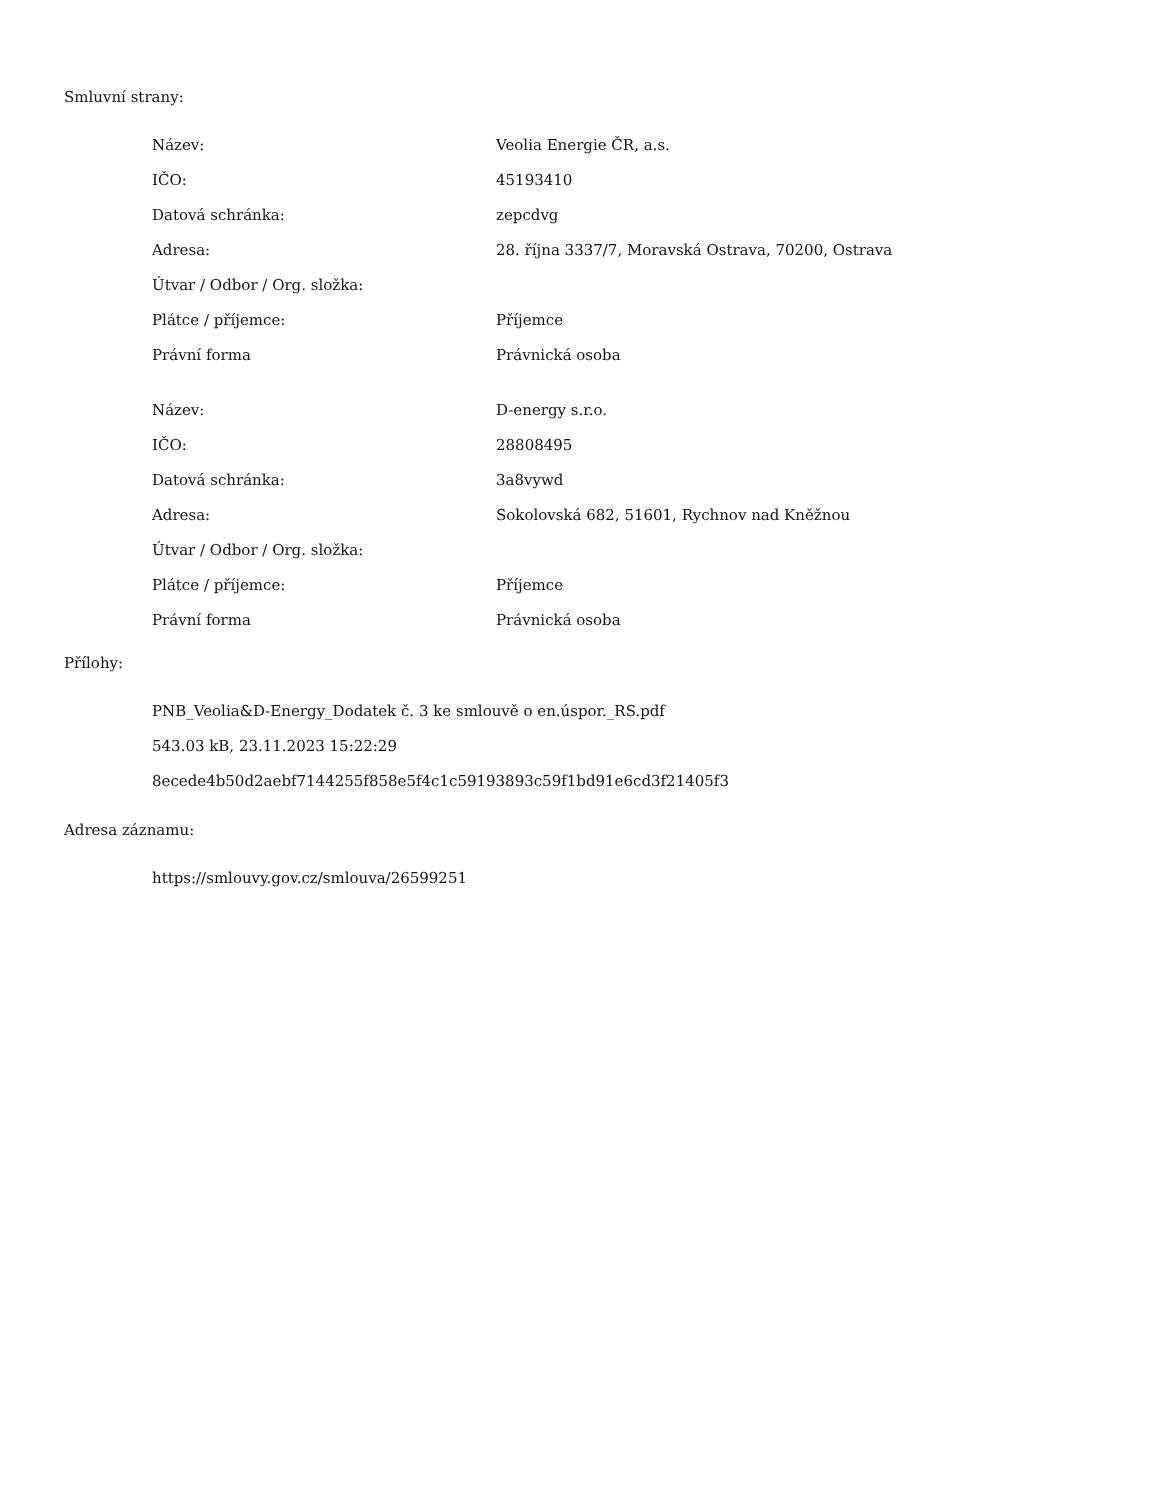Smluvní strany:
| Název: | Veolia Energie ČR, a.s. |
| IČO: | 45193410 |
| Datová schránka: | zepcdvg |
| Adresa: | 28. října 3337/7, Moravská Ostrava, 70200, Ostrava |
| Útvar / Odbor / Org. složka: | |
| Plátce / příjemce: | Příjemce |
| Právní forma | Právnická osoba |
| Název: | D-energy s.r.o. |
| IČO: | 28808495 |
| Datová schránka: | 3a8vywd |
| Adresa: | Sokolovská 682, 51601, Rychnov nad Kněžnou |
| Útvar / Odbor / Org. složka: | |
| Plátce / příjemce: | Příjemce |
| Právní forma | Právnická osoba |
Přílohy:
PNB_Veolia&D-Energy_Dodatek č. 3 ke smlouvě o en.úspor._RS.pdf
543.03 kB, 23.11.2023 15:22:29
8ecede4b50d2aebf7144255f858e5f4c1c59193893c59f1bd91e6cd3f21405f3
Adresa záznamu:
https://smlouvy.gov.cz/smlouva/26599251